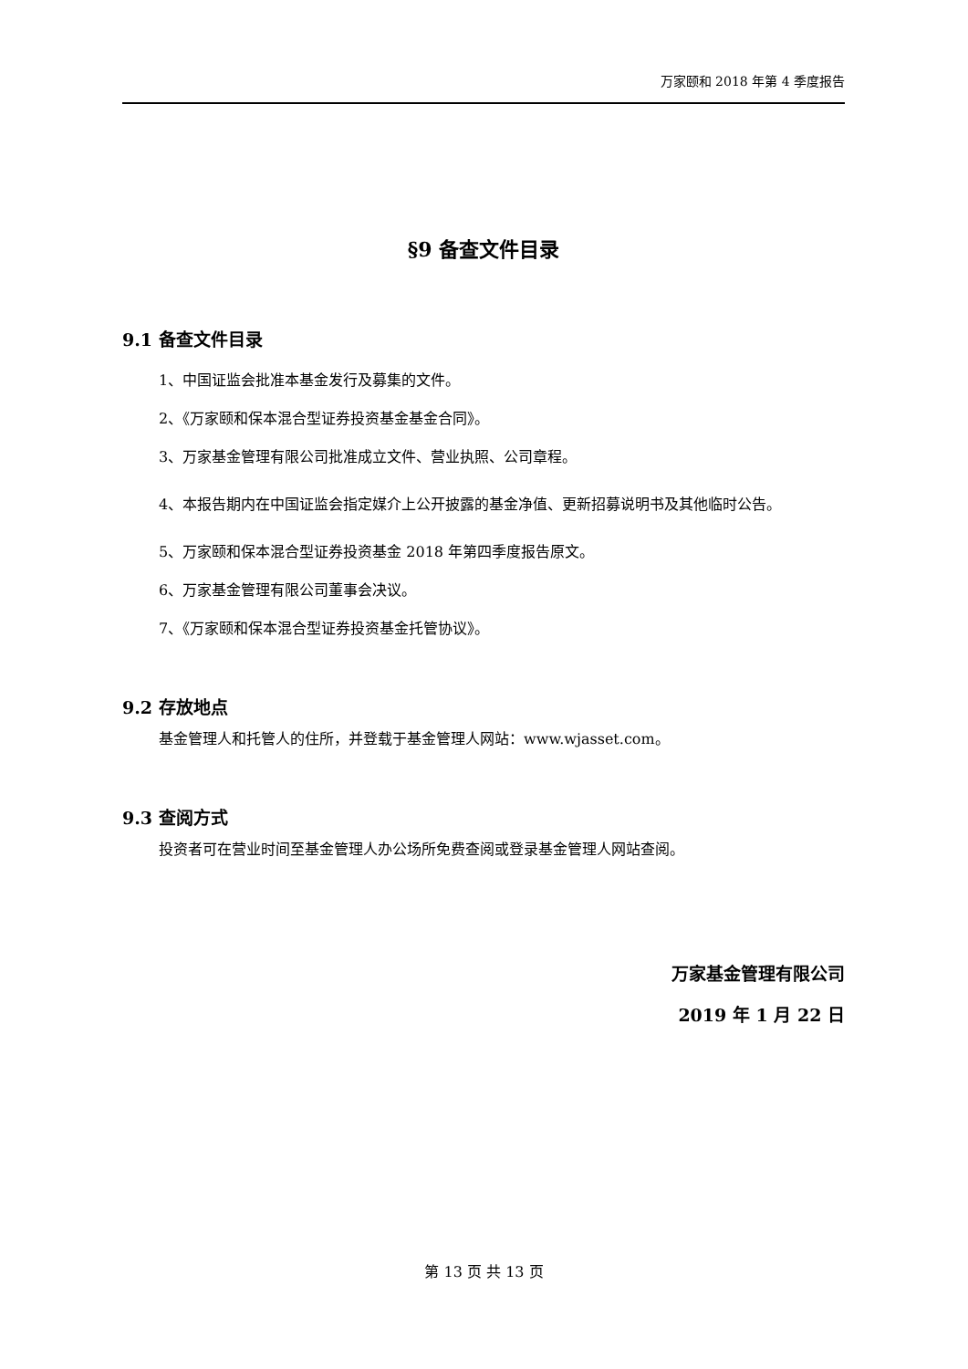万家颐和 2018 年第 4 季度报告
§9 备查文件目录
9.1 备查文件目录
1、中国证监会批准本基金发行及募集的文件。
2、《万家颐和保本混合型证券投资基金基金合同》。
3、万家基金管理有限公司批准成立文件、营业执照、公司章程。
4、本报告期内在中国证监会指定媒介上公开披露的基金净值、更新招募说明书及其他临时公告。
5、万家颐和保本混合型证券投资基金 2018 年第四季度报告原文。
6、万家基金管理有限公司董事会决议。
7、《万家颐和保本混合型证券投资基金托管协议》。
9.2 存放地点
基金管理人和托管人的住所，并登载于基金管理人网站：www.wjasset.com。
9.3 查阅方式
投资者可在营业时间至基金管理人办公场所免费查阅或登录基金管理人网站查阅。
万家基金管理有限公司
2019 年 1 月 22 日
第 13 页 共 13 页